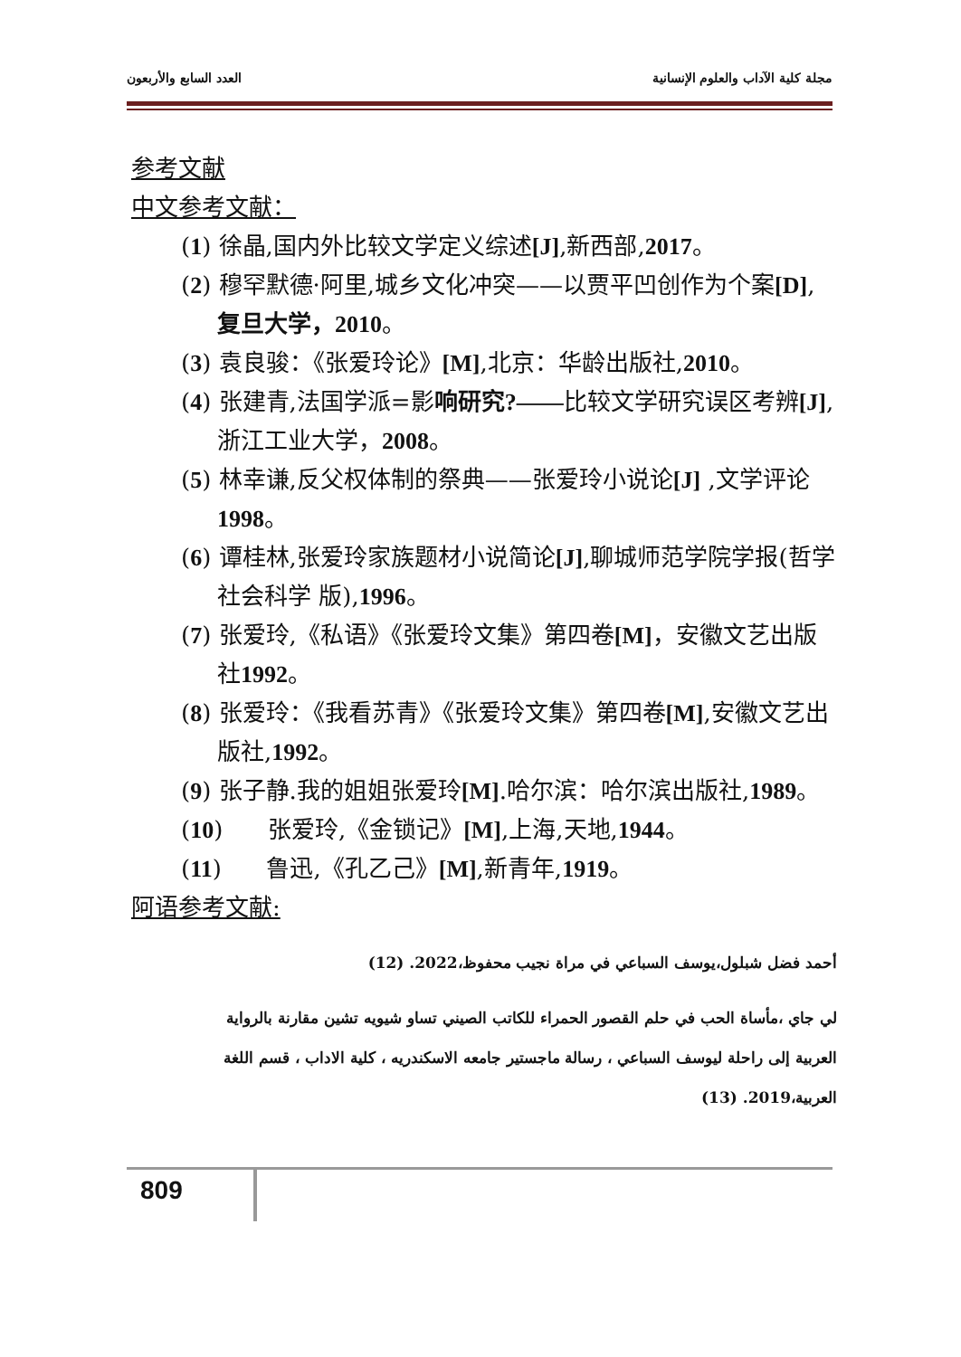مجلة كلية الآداب والعلوم الإنسانية العدد السابع والأربعون
参考文献
中文参考文献：
(1) 徐晶,国内外比较文学定义综述[J],新西部,2017。
(2) 穆罕默德·阿里,城乡文化冲突——以贾平凹创作为个案[D],复旦大学，2010。
(3) 袁良骏：《张爱玲论》[M],北京：华龄出版社,2010。
(4) 张建青,法国学派=影响研究?——比较文学研究误区考辨[J],浙江工业大学，2008。
(5) 林幸谦,反父权体制的祭典——张爱玲小说论[J] ,文学评论 1998。
(6) 谭桂林,张爱玲家族题材小说简论[J],聊城师范学院学报(哲学社会科学 版),1996。
(7) 张爱玲,《私语》《张爱玲文集》第四卷[M]，安徽文艺出版社1992。
(8) 张爱玲：《我看苏青》《张爱玲文集》第四卷[M],安徽文艺出版社,1992。
(9) 张子静.我的姐姐张爱玲[M].哈尔滨：哈尔滨出版社,1989。
(10) 张爱玲,《金锁记》[M],上海,天地,1944。
(11) 鲁迅,《孔乙己》[M],新青年,1919。
阿语参考文献:
أحمد فضل شبلول،يوسف السباعي في مراة نجيب محفوظ،2022. (12)
لي جاي ،مأساة الحب في حلم القصور الحمراء للكاتب الصيني تساو شيويه تشين مقارنة بالرواية العربية إلى راحلة ليوسف السباعي ، رسالة ماجستير جامعه الاسكندريه ، كلية الاداب ، قسم اللغة العربية،2019. (13)
809